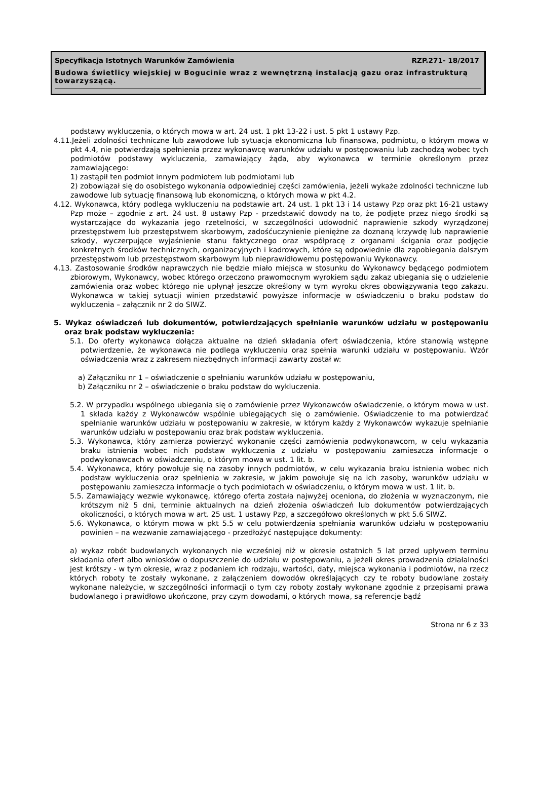Specyfikacja Istotnych Warunków Zamówienia RZP.271- 18/2017
Budowa świetlicy wiejskiej w Bogucinie wraz z wewnętrzną instalacją gazu oraz infrastrukturą towarzyszącą.
podstawy wykluczenia, o których mowa w art. 24 ust. 1 pkt 13-22 i ust. 5 pkt 1 ustawy Pzp.
4.11.Jeżeli zdolności techniczne lub zawodowe lub sytuacja ekonomiczna lub finansowa, podmiotu, o którym mowa w pkt 4.4, nie potwierdzają spełnienia przez wykonawcę warunków udziału w postępowaniu lub zachodzą wobec tych podmiotów podstawy wykluczenia, zamawiający żąda, aby wykonawca w terminie określonym przez zamawiającego:
1) zastąpił ten podmiot innym podmiotem lub podmiotami lub
2) zobowiązał się do osobistego wykonania odpowiedniej części zamówienia, jeżeli wykaże zdolności techniczne lub zawodowe lub sytuację finansową lub ekonomiczną, o których mowa w pkt 4.2.
4.12. Wykonawca, który podlega wykluczeniu na podstawie art. 24 ust. 1 pkt 13 i 14 ustawy Pzp oraz pkt 16-21 ustawy Pzp może – zgodnie z art. 24 ust. 8 ustawy Pzp - przedstawić dowody na to, że podjęte przez niego środki są wystarczające do wykazania jego rzetelności, w szczególności udowodnić naprawienie szkody wyrządzonej przestępstwem lub przestępstwem skarbowym, zadośćuczynienie pieniężne za doznaną krzywdę lub naprawienie szkody, wyczerpujące wyjaśnienie stanu faktycznego oraz współpracę z organami ścigania oraz podjęcie konkretnych środków technicznych, organizacyjnych i kadrowych, które są odpowiednie dla zapobiegania dalszym przestępstwom lub przestępstwom skarbowym lub nieprawidłowemu postępowaniu Wykonawcy.
4.13. Zastosowanie środków naprawczych nie będzie miało miejsca w stosunku do Wykonawcy będącego podmiotem zbiorowym, Wykonawcy, wobec którego orzeczono prawomocnym wyrokiem sądu zakaz ubiegania się o udzielenie zamówienia oraz wobec którego nie upłynął jeszcze określony w tym wyroku okres obowiązywania tego zakazu. Wykonawca w takiej sytuacji winien przedstawić powyższe informacje w oświadczeniu o braku podstaw do wykluczenia – załącznik nr 2 do SIWZ.
5. Wykaz oświadczeń lub dokumentów, potwierdzających spełnianie warunków udziału w postępowaniu oraz brak podstaw wykluczenia:
5.1. Do oferty wykonawca dołącza aktualne na dzień składania ofert oświadczenia, które stanowią wstępne potwierdzenie, że wykonawca nie podlega wykluczeniu oraz spełnia warunki udziału w postępowaniu. Wzór oświadczenia wraz z zakresem niezbędnych informacji zawarty został w:
a) Załączniku nr 1 – oświadczenie o spełnianiu warunków udziału w postępowaniu,
b) Załączniku nr 2 – oświadczenie o braku podstaw do wykluczenia.
5.2. W przypadku wspólnego ubiegania się o zamówienie przez Wykonawców oświadczenie, o którym mowa w ust. 1 składa każdy z Wykonawców wspólnie ubiegających się o zamówienie. Oświadczenie to ma potwierdzać spełnianie warunków udziału w postępowaniu w zakresie, w którym każdy z Wykonawców wykazuje spełnianie warunków udziału w postępowaniu oraz brak podstaw wykluczenia.
5.3. Wykonawca, który zamierza powierzyć wykonanie części zamówienia podwykonawcom, w celu wykazania braku istnienia wobec nich podstaw wykluczenia z udziału w postępowaniu zamieszcza informacje o podwykonawcach w oświadczeniu, o którym mowa w ust. 1 lit. b.
5.4. Wykonawca, który powołuje się na zasoby innych podmiotów, w celu wykazania braku istnienia wobec nich podstaw wykluczenia oraz spełnienia w zakresie, w jakim powołuje się na ich zasoby, warunków udziału w postępowaniu zamieszcza informacje o tych podmiotach w oświadczeniu, o którym mowa w ust. 1 lit. b.
5.5. Zamawiający wezwie wykonawcę, którego oferta została najwyżej oceniona, do złożenia w wyznaczonym, nie krótszym niż 5 dni, terminie aktualnych na dzień złożenia oświadczeń lub dokumentów potwierdzających okoliczności, o których mowa w art. 25 ust. 1 ustawy Pzp, a szczegółowo określonych w pkt 5.6 SIWZ.
5.6. Wykonawca, o którym mowa w pkt 5.5 w celu potwierdzenia spełniania warunków udziału w postępowaniu powinien – na wezwanie zamawiającego - przedłożyć następujące dokumenty:
a) wykaz robót budowlanych wykonanych nie wcześniej niż w okresie ostatnich 5 lat przed upływem terminu składania ofert albo wniosków o dopuszczenie do udziału w postępowaniu, a jeżeli okres prowadzenia działalności jest krótszy - w tym okresie, wraz z podaniem ich rodzaju, wartości, daty, miejsca wykonania i podmiotów, na rzecz których roboty te zostały wykonane, z załączeniem dowodów określających czy te roboty budowlane zostały wykonane należycie, w szczególności informacji o tym czy roboty zostały wykonane zgodnie z przepisami prawa budowlanego i prawidłowo ukończone, przy czym dowodami, o których mowa, są referencje bądź
Strona nr 6 z 33